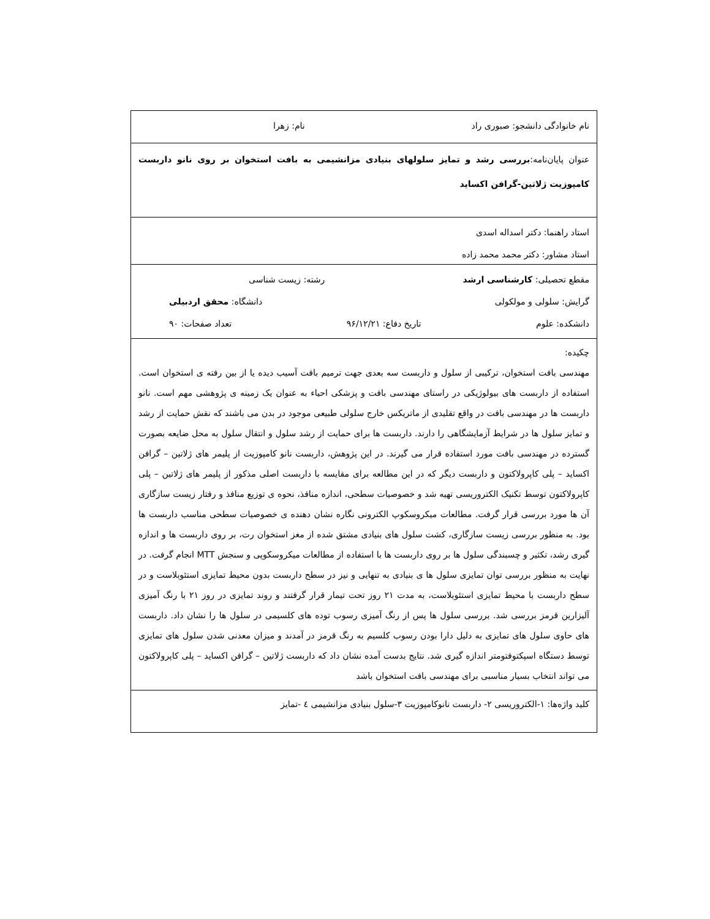نام خانوادگی دانشجو: صبوری راد نام: زهرا
عنوان پایان‌نامه:بررسی رشد و تمایز سلولهای بنیادی مزانشیمی به بافت استخوان بر روی نانو داربست کامپوزیت ژلاتین-گرافن اکساید
استاد راهنما: دکتر اسداله اسدی
استاد مشاور: دکتر محمد محمد زاده
مقطع تحصیلی: کارشناسی ارشد رشته: زیست شناسی
گرایش: سلولی و مولکولی دانشگاه: محقق اردبیلی
دانشکده: علوم تاریخ دفاع: ۹۶/۱۲/۲۱ تعداد صفحات: ۹۰
چکیده:
مهندسی بافت استخوان، ترکیبی از سلول و داربست سه بعدی جهت ترمیم بافت آسیب دیده یا از بین رفته ی استخوان است. استفاده از داربست های بیولوژیکی در راستای مهندسی بافت و پزشکی احیاء به عنوان یک زمینه ی پژوهشی مهم است. نانو داربست ها در مهندسی بافت در واقع تقلیدی از ماتریکس خارج سلولی طبیعی موجود در بدن می باشند که نقش حمایت از رشد و تمایز سلول ها در شرایط آزمایشگاهی را دارند. داربست ها برای حمایت از رشد سلول و انتقال سلول به محل ضایعه بصورت گسترده در مهندسی بافت مورد استفاده قرار می گیرند. در این پژوهش، داربست نانو کامپوزیت از پلیمر های ژلاتین – گرافن اکساید – پلی کاپرولاکتون و داربست دیگر که در این مطالعه برای مقایسه با داربست اصلی مذکور از پلیمر های ژلاتین – پلی کاپرولاکتون توسط تکنیک الکتروریسی تهیه شد و خصوصیات سطحی، اندازه منافذ، نحوه ی توزیع منافذ و رفتار زیست سازگاری آن ها مورد بررسی قرار گرفت. مطالعات میکروسکوپ الکترونی نگاره نشان دهنده ی خصوصیات سطحی مناسب داربست ها بود. به منظور بررسی زیست سازگاری، کشت سلول های بنیادی مشتق شده از مغز استخوان رت، بر روی داربست ها و اندازه گیری رشد، تکثیر و چسبندگی سلول ها بر روی داربست ها با استفاده از مطالعات میکروسکوپی و سنجش MTT انجام گرفت. در نهایت به منظور بررسی توان تمایزی سلول ها ی بنیادی به تنهایی و نیز در سطح داربست بدون محیط تمایزی استئوبلاست و در سطح داربست با محیط تمایزی استئوبلاست، به مدت ۲۱ روز تحت تیمار قرار گرفتند و روند تمایزی در روز ۲۱ با رنگ آمیزی آلیزارین قرمز بررسی شد. بررسی سلول ها پس از رنگ آمیزی رسوب توده های کلسیمی در سلول ها را نشان داد. داربست های حاوی سلول های تمایزی به دلیل دارا بودن رسوب کلسیم به رنگ قرمز در آمدند و میزان معدنی شدن سلول های تمایزی توسط دستگاه اسپکتوفتومتر اندازه گیری شد. نتایج بدست آمده نشان داد که داربست ژلاتین – گرافن اکساید – پلی کاپرولاکتون می تواند انتخاب بسیار مناسبی برای مهندسی بافت استخوان باشد
کلید واژه‌ها: ۱-الکتروریسی ۲- داربست نانوکامپوزیت ۳-سلول بنیادی مزانشیمی ٤ -تمایز